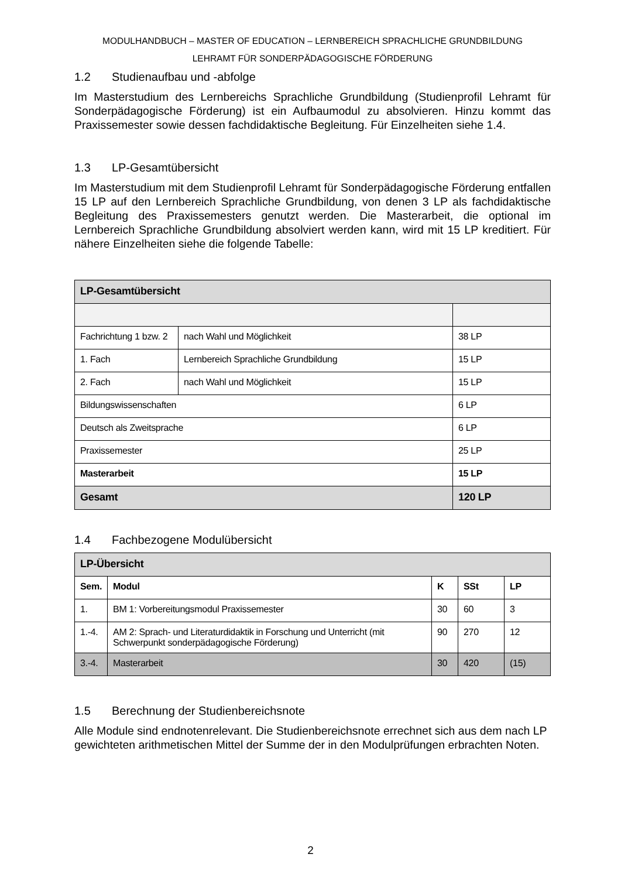MODULHANDBUCH – MASTER OF EDUCATION – LERNBEREICH SPRACHLICHE GRUNDBILDUNG
LEHRAMT FÜR SONDERPÄDAGOGISCHE FÖRDERUNG
1.2 Studienaufbau und -abfolge
Im Masterstudium des Lernbereichs Sprachliche Grundbildung (Studienprofil Lehramt für Sonderpädagogische Förderung) ist ein Aufbaumodul zu absolvieren. Hinzu kommt das Praxissemester sowie dessen fachdidaktische Begleitung. Für Einzelheiten siehe 1.4.
1.3 LP-Gesamtübersicht
Im Masterstudium mit dem Studienprofil Lehramt für Sonderpädagogische Förderung entfallen 15 LP auf den Lernbereich Sprachliche Grundbildung, von denen 3 LP als fachdidaktische Begleitung des Praxissemesters genutzt werden. Die Masterarbeit, die optional im Lernbereich Sprachliche Grundbildung absolviert werden kann, wird mit 15 LP kreditiert. Für nähere Einzelheiten siehe die folgende Tabelle:
| LP-Gesamtübersicht | | |
| --- | --- | --- |
| Fachrichtung 1 bzw. 2 | nach Wahl und Möglichkeit | 38 LP |
| 1. Fach | Lernbereich Sprachliche Grundbildung | 15 LP |
| 2. Fach | nach Wahl und Möglichkeit | 15 LP |
| Bildungswissenschaften | | 6 LP |
| Deutsch als Zweitsprache | | 6 LP |
| Praxissemester | | 25 LP |
| Masterarbeit | | 15 LP |
| Gesamt | | 120 LP |
1.4 Fachbezogene Modulübersicht
| LP-Übersicht | | | | |
| --- | --- | --- | --- | --- |
| Sem. | Modul | K | SSt | LP |
| 1. | BM 1: Vorbereitungsmodul Praxissemester | 30 | 60 | 3 |
| 1.-4. | AM 2: Sprach- und Literaturdidaktik in Forschung und Unterricht (mit Schwerpunkt sonderpädagogische Förderung) | 90 | 270 | 12 |
| 3.-4. | Masterarbeit | 30 | 420 | (15) |
1.5 Berechnung der Studienbereichsnote
Alle Module sind endnotenrelevant. Die Studienbereichsnote errechnet sich aus dem nach LP gewichteten arithmetischen Mittel der Summe der in den Modulprüfungen erbrachten Noten.
2